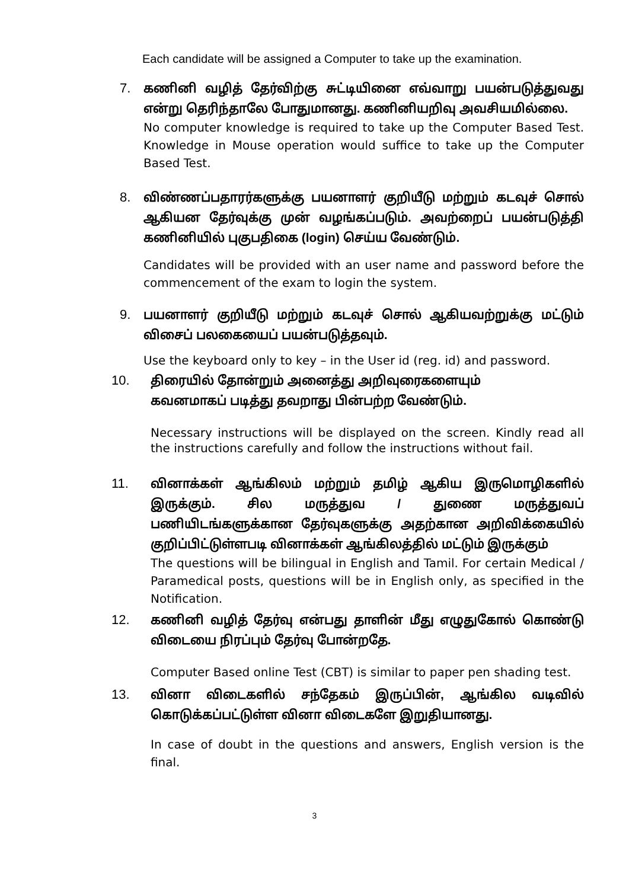Each candidate will be assigned a Computer to take up the examination.
7. கணினி வழித் தேர்விற்கு சுட்டியினை எவ்வாறு பயன்படுத்துவது என்று தெரிந்தாலே போதுமானது. கணினியறிவு அவசியமில்லை.
No computer knowledge is required to take up the Computer Based Test. Knowledge in Mouse operation would suffice to take up the Computer Based Test.
8. விண்ணப்பதாரர்களுக்கு பயனாளர் குறியீடு மற்றும் கடவுச் சொல் ஆகியன தேர்வுக்கு முன் வழங்கப்படும். அவற்றைப் பயன்படுத்தி கணினியில் புகுபதிகை (login) செய்ய வேண்டும்.
Candidates will be provided with an user name and password before the commencement of the exam to login the system.
9. பயனாளர் குறியீடு மற்றும் கடவுச் சொல் ஆகியவற்றுக்கு மட்டும் விசைப் பலகையைப் பயன்படுத்தவும்.
Use the keyboard only to key – in the User id (reg. id) and password.
10. திரையில் தோன்றும் அனைத்து அறிவுரைகளையும்
கவனமாகப் படித்து தவறாது பின்பற்ற வேண்டும்.
Necessary instructions will be displayed on the screen. Kindly read all the instructions carefully and follow the instructions without fail.
11. வினாக்கள் ஆங்கிலம் மற்றும் தமிழ் ஆகிய இருமொழிகளில் இருக்கும். சில மருத்துவ / துணை மருத்துவப் பணியிடங்களுக்கான தேர்வுகளுக்கு அதற்கான அறிவிக்கையில் குறிப்பிட்டுள்ளபடி வினாக்கள் ஆங்கிலத்தில் மட்டும் இருக்கும்
The questions will be bilingual in English and Tamil. For certain Medical / Paramedical posts, questions will be in English only, as specified in the Notification.
12. கணினி வழித் தேர்வு என்பது தாளின் மீது எழுதுகோல் கொண்டு விடையை நிரப்பும் தேர்வு போன்றதே.
Computer Based online Test (CBT) is similar to paper pen shading test.
13. வினா விடைகளில் சந்தேகம் இருப்பின், ஆங்கில வடிவில் கொடுக்கப்பட்டுள்ள வினா விடைகளே இறுதியானது.
In case of doubt in the questions and answers, English version is the final.
3